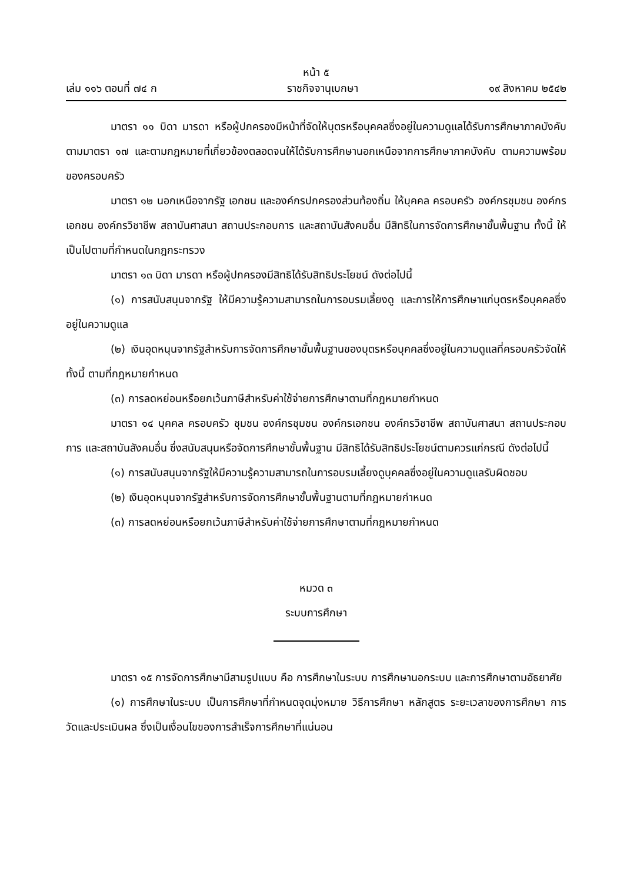หน้า ๕
เล่ม ๑๑๖ ตอนที่ ๗๔ ก ราชกิจจานุเบกษา ๑๙ สิงหาคม ๒๕๔๒
มาตรา ๑๑ บิดา มารดา หรือผู้ปกครองมีหน้าที่จัดให้บุตรหรือบุคคลซึ่งอยู่ในความดูแลได้รับการศึกษาภาคบังคับตามมาตรา ๑๗ และตามกฎหมายที่เกี่ยวข้องตลอดจนให้ได้รับการศึกษานอกเหนือจากการศึกษาภาคบังคับ ตามความพร้อมของครอบครัว
มาตรา ๑๒ นอกเหนือจากรัฐ เอกชน และองค์กรปกครองส่วนท้องถิ่น ให้บุคคล ครอบครัว องค์กรชุมชน องค์กรเอกชน องค์กรวิชาชีพ สถาบันศาสนา สถานประกอบการ และสถาบันสังคมอื่น มีสิทธิในการจัดการศึกษาขั้นพื้นฐาน ทั้งนี้ ให้เป็นไปตามที่กำหนดในกฎกระทรวง
มาตรา ๑๓ บิดา มารดา หรือผู้ปกครองมีสิทธิได้รับสิทธิประโยชน์ ดังต่อไปนี้
(๑) การสนับสนุนจากรัฐ ให้มีความรู้ความสามารถในการอบรมเลี้ยงดู และการให้การศึกษาแก่บุตรหรือบุคคลซึ่งอยู่ในความดูแล
(๒) เงินอุดหนุนจากรัฐสำหรับการจัดการศึกษาขั้นพื้นฐานของบุตรหรือบุคคลซึ่งอยู่ในความดูแลที่ครอบครัวจัดให้ ทั้งนี้ ตามที่กฎหมายกำหนด
(๓) การลดหย่อนหรือยกเว้นภาษีสำหรับค่าใช้จ่ายการศึกษาตามที่กฎหมายกำหนด
มาตรา ๑๔ บุคคล ครอบครัว ชุมชน องค์กรชุมชน องค์กรเอกชน องค์กรวิชาชีพ สถาบันศาสนา สถานประกอบการ และสถาบันสังคมอื่น ซึ่งสนับสนุนหรือจัดการศึกษาขั้นพื้นฐาน มีสิทธิได้รับสิทธิประโยชน์ตามควรแก่กรณี ดังต่อไปนี้
(๑) การสนับสนุนจากรัฐให้มีความรู้ความสามารถในการอบรมเลี้ยงดูบุคคลซึ่งอยู่ในความดูแลรับผิดชอบ
(๒) เงินอุดหนุนจากรัฐสำหรับการจัดการศึกษาขั้นพื้นฐานตามที่กฎหมายกำหนด
(๓) การลดหย่อนหรือยกเว้นภาษีสำหรับค่าใช้จ่ายการศึกษาตามที่กฎหมายกำหนด
หมวด ๓
ระบบการศึกษา
มาตรา ๑๕ การจัดการศึกษามีสามรูปแบบ คือ การศึกษาในระบบ การศึกษานอกระบบ และการศึกษาตามอัธยาศัย
(๑) การศึกษาในระบบ เป็นการศึกษาที่กำหนดจุดมุ่งหมาย วิธีการศึกษา หลักสูตร ระยะเวลาของการศึกษา การวัดและประเมินผล ซึ่งเป็นเงื่อนไขของการสำเร็จการศึกษาที่แน่นอน